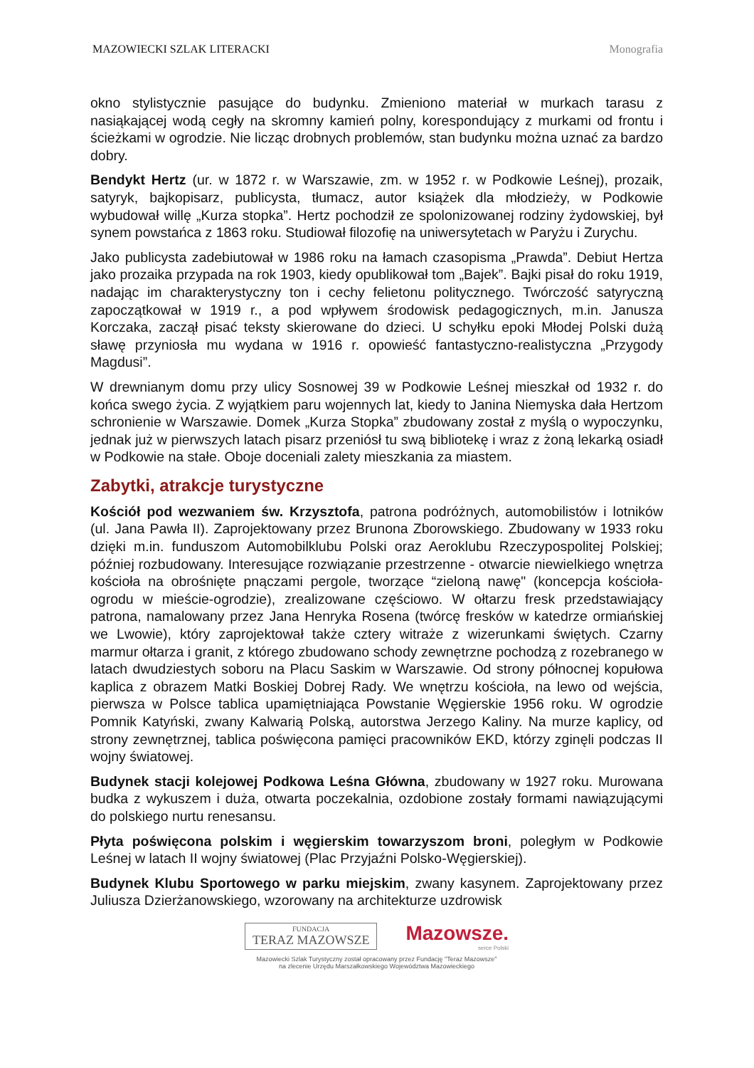MAZOWIECKI SZLAK LITERACKI Monografia
okno stylistycznie pasujące do budynku. Zmieniono materiał w murkach tarasu z nasiąkającej wodą cegły na skromny kamień polny, korespondujący z murkami od frontu i ścieżkami w ogrodzie. Nie licząc drobnych problemów, stan budynku można uznać za bardzo dobry.
Bendykt Hertz (ur. w 1872 r. w Warszawie, zm. w 1952 r. w Podkowie Leśnej), prozaik, satyryk, bajkopisarz, publicysta, tłumacz, autor książek dla młodzieży, w Podkowie wybudował willę „Kurza stopka”. Hertz pochodził ze spolonizowanej rodziny żydowskiej, był synem powstańca z 1863 roku. Studiował filozofię na uniwersytetach w Paryżu i Zurychu.
Jako publicysta zadebiutował w 1986 roku na łamach czasopisma „Prawda”. Debiut Hertza jako prozaika przypada na rok 1903, kiedy opublikował tom „Bajek”. Bajki pisał do roku 1919, nadając im charakterystyczny ton i cechy felietonu politycznego. Twórczość satyryczną zapoczątkował w 1919 r., a pod wpływem środowisk pedagogicznych, m.in. Janusza Korczaka, zaczął pisać teksty skierowane do dzieci. U schyłku epoki Młodej Polski dużą sławę przyniosła mu wydana w 1916 r. opowieść fantastyczno-realistyczna „Przygody Magdusi”.
W drewnianym domu przy ulicy Sosnowej 39 w Podkowie Leśnej mieszkał od 1932 r. do końca swego życia. Z wyjątkiem paru wojennych lat, kiedy to Janina Niemyska dała Hertzom schronienie w Warszawie. Domek „Kurza Stopka” zbudowany został z myślą o wypoczynku, jednak już w pierwszych latach pisarz przeniósł tu swą bibliotekę i wraz z żoną lekarką osiadł w Podkowie na stałe. Oboje doceniali zalety mieszkania za miastem.
Zabytki, atrakcje turystyczne
Kościół pod wezwaniem św. Krzysztofa, patrona podróżnych, automobilistów i lotników (ul. Jana Pawła II). Zaprojektowany przez Brunona Zborowskiego. Zbudowany w 1933 roku dzięki m.in. funduszom Automobilklubu Polski oraz Aeroklubu Rzeczypospolitej Polskiej; później rozbudowany. Interesujące rozwiązanie przestrzenne - otwarcie niewielkiego wnętrza kościoła na obrośnięte pnączami pergole, tworzące “zieloną nawę" (koncepcja kościoła-ogrodu w mieście-ogrodzie), zrealizowane częściowo. W ołtarzu fresk przedstawiający patrona, namalowany przez Jana Henryka Rosena (twórcę fresków w katedrze ormiańskiej we Lwowie), który zaprojektował także cztery witraże z wizerunkami świętych. Czarny marmur ołtarza i granit, z którego zbudowano schody zewnętrzne pochodzą z rozebranego w latach dwudziestych soboru na Placu Saskim w Warszawie. Od strony północnej kopułowa kaplica z obrazem Matki Boskiej Dobrej Rady. We wnętrzu kościoła, na lewo od wejścia, pierwsza w Polsce tablica upamiętniająca Powstanie Węgierskie 1956 roku. W ogrodzie Pomnik Katyński, zwany Kalwarią Polską, autorstwa Jerzego Kaliny. Na murze kaplicy, od strony zewnętrznej, tablica poświęcona pamięci pracowników EKD, którzy zginęli podczas II wojny światowej.
Budynek stacji kolejowej Podkowa Leśna Główna, zbudowany w 1927 roku. Murowana budka z wykuszem i duża, otwarta poczekalnia, ozdobione zostały formami nawiązującymi do polskiego nurtu renesansu.
Płyta poświęcona polskim i węgierskim towarzyszom broni, poległym w Podkowie Leśnej w latach II wojny światowej (Plac Przyjaźni Polsko-Węgierskiej).
Budynek Klubu Sportowego w parku miejskim, zwany kasynem. Zaprojektowany przez Juliusza Dzierżanowskiego, wzorowany na architekturze uzdrowisk
FUNDACJA
TERAZ MAZOWSZE
Mazowsze.
serce Polski
Mazowiecki Szlak Turystyczny został opracowany przez Fundację "Teraz Mazowsze"
na zlecenie Urzędu Marszałkowskiego Województwa Mazowieckiego